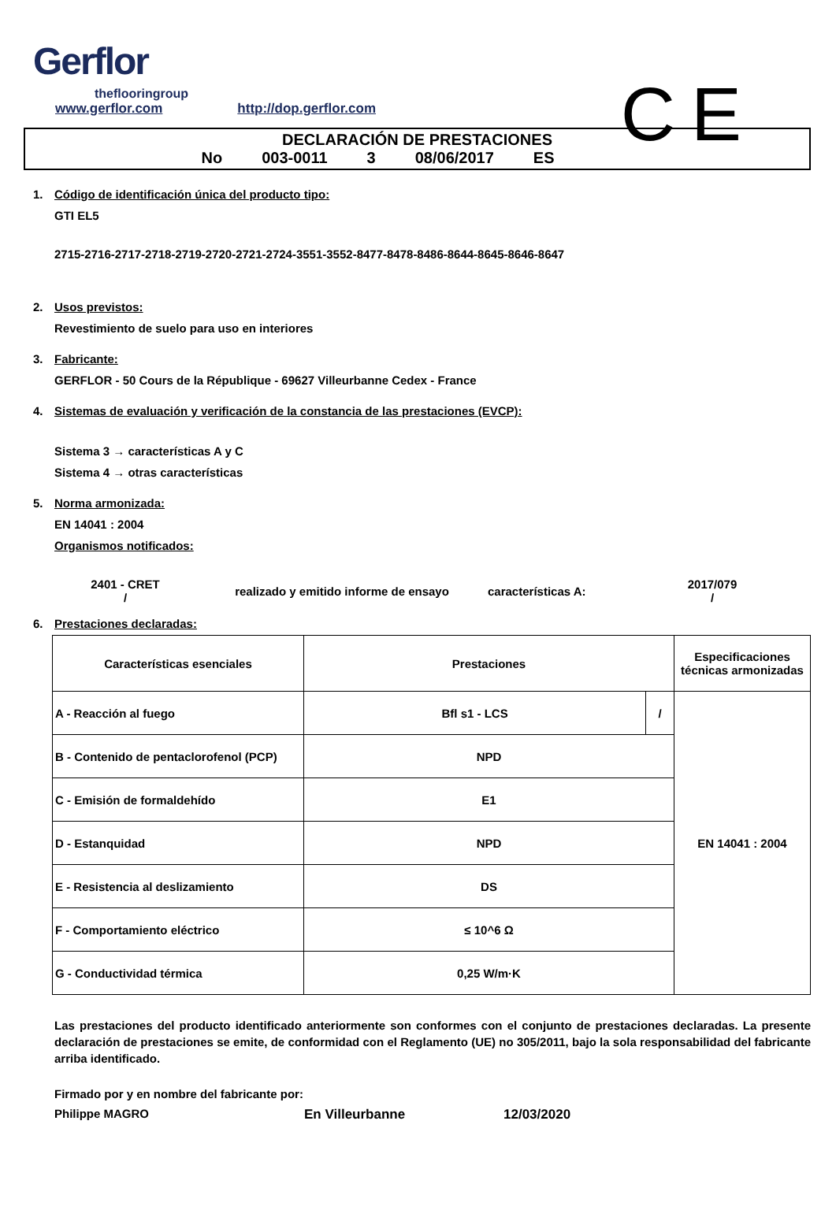Gerflor
theflooringroup
www.gerflor.com http://dop.gerflor.com
CE
DECLARACIÓN DE PRESTACIONES
No 003-0011 3 08/06/2017 ES
1. Código de identificación única del producto tipo:
GTI EL5
2715-2716-2717-2718-2719-2720-2721-2724-3551-3552-8477-8478-8486-8644-8645-8646-8647
2. Usos previstos:
Revestimiento de suelo para uso en interiores
3. Fabricante:
GERFLOR - 50 Cours de la République - 69627 Villeurbanne Cedex - France
4. Sistemas de evaluación y verificación de la constancia de las prestaciones (EVCP):
Sistema 3 → características A y C
Sistema 4 → otras características
5. Norma armonizada:
EN 14041 : 2004
Organismos notificados:
2401 - CRET
/
realizado y emitido informe de ensayo características A:
2017/079
/
6. Prestaciones declaradas:
| Características esenciales | Prestaciones | | Especificaciones técnicas armonizadas |
| --- | --- | --- | --- |
| A - Reacción al fuego | Bfl s1 - LCS | / | EN 14041 : 2004 |
| B - Contenido de pentaclorofenol (PCP) | NPD | | |
| C - Emisión de formaldehído | E1 | | |
| D - Estanquidad | NPD | | |
| E - Resistencia al deslizamiento | DS | | |
| F - Comportamiento eléctrico | ≤ 10^6 Ω | | |
| G - Conductividad térmica | 0,25 W/m·K | | |
Las prestaciones del producto identificado anteriormente son conformes con el conjunto de prestaciones declaradas. La presente declaración de prestaciones se emite, de conformidad con el Reglamento (UE) no 305/2011, bajo la sola responsabilidad del fabricante arriba identificado.
Firmado por y en nombre del fabricante por:
Philippe MAGRO En Villeurbanne 12/03/2020